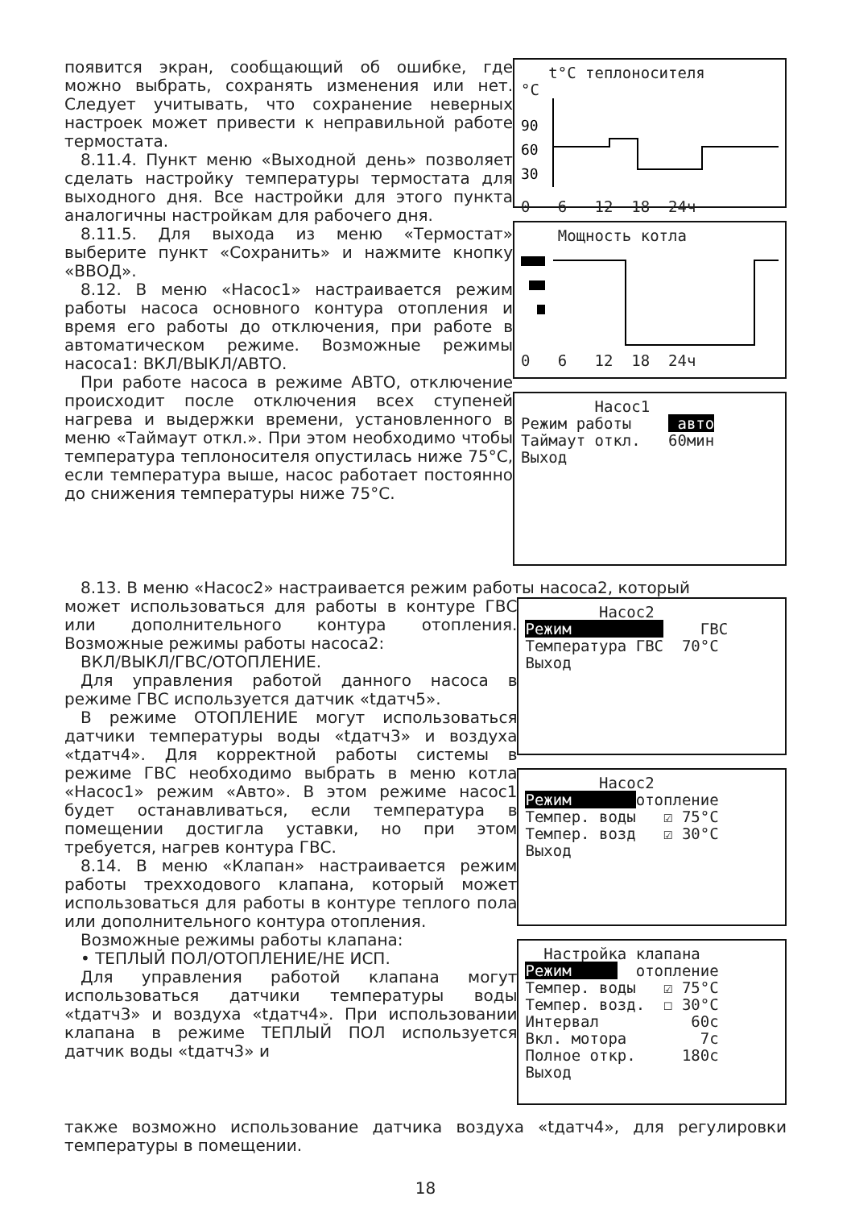появится экран, сообщающий об ошибке, где можно выбрать, сохранять изменения или нет. Следует учитывать, что сохранение неверных настроек может привести к неправильной работе термостата.
8.11.4. Пункт меню «Выходной день» позволяет сделать настройку температуры термостата для выходного дня. Все настройки для этого пункта аналогичны настройкам для рабочего дня.
8.11.5. Для выхода из меню «Термостат» выберите пункт «Сохранить» и нажмите кнопку «ВВОД».
8.12. В меню «Насос1» настраивается режим работы насоса основного контура отопления и время его работы до отключения, при работе в автоматическом режиме. Возможные режимы насоса1: ВКЛ/ВЫКЛ/АВТО.
При работе насоса в режиме АВТО, отключение происходит после отключения всех ступеней нагрева и выдержки времени, установленного в меню «Таймаут откл.». При этом необходимо чтобы температура теплоносителя опустилась ниже 75°С, если температура выше, насос работает постоянно до снижения температуры ниже 75°С.
t°C теплоносителя °C
90
60
30
0 6 12 18 24ч
Мощность котла 0 6 12 18 24ч
Насос1 Режим работы авто Таймаут откл. 60мин Выход
8.13. В меню «Насос2» настраивается режим работы насоса2, который
может использоваться для работы в контуре ГВС или дополнительного контура отопления. Возможные режимы работы насоса2:
ВКЛ/ВЫКЛ/ГВС/ОТОПЛЕНИЕ.
Для управления работой данного насоса в режиме ГВС используется датчик «tдатч5».
В режиме ОТОПЛЕНИЕ могут использоваться датчики температуры воды «tдатч3» и воздуха «tдатч4». Для корректной работы системы в режиме ГВС необходимо выбрать в меню котла «Насос1» режим «Авто». В этом режиме насос1 будет останавливаться, если температура в помещении достигла уставки, но при этом требуется, нагрев контура ГВС.
8.14. В меню «Клапан» настраивается режим работы трехходового клапана, который может использоваться для работы в контуре теплого пола или дополнительного контура отопления.
Возможные режимы работы клапана:
• ТЕПЛЫЙ ПОЛ/ОТОПЛЕНИЕ/НЕ ИСП.
Для управления работой клапана могут использоваться датчики температуры воды «tдатч3» и воздуха «tдатч4». При использовании клапана в режиме ТЕПЛЫЙ ПОЛ используется датчик воды «tдатч3» и
Насос2 Режим ГВС Температура ГВС 70°C Выход
Насос2 Режим отопление Темпер. воды ☑ 75°C Темпер. возд ☑ 30°C Выход
Настройка клапана Режим отопление Темпер. воды ☑ 75°C Темпер. возд. ☐ 30°C Интервал 60с Вкл. мотора 7с Полное откр. 180с Выход
также возможно использование датчика воздуха «tдатч4», для регулировки температуры в помещении.
18